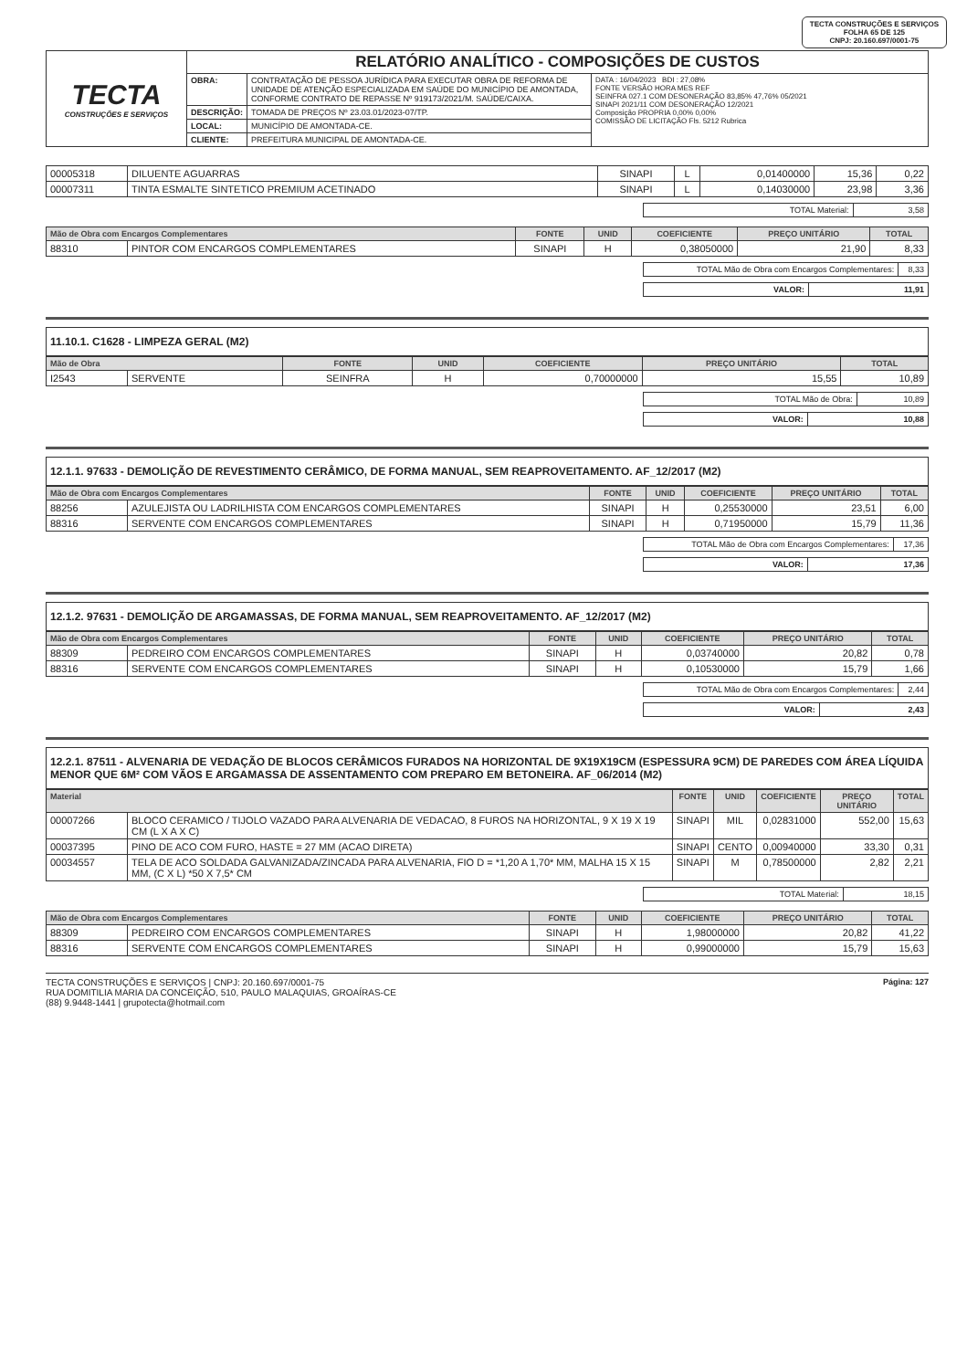TECTA CONSTRUÇÕES E SERVIÇOS
FOLHA 65 DE 125
CNPJ: 20.160.697/0001-75
| TECTA CONSTRUÇÕES E SERVIÇOS | RELATÓRIO ANALÍTICO - COMPOSIÇÕES DE CUSTOS | | |
| | OBRA: | CONTRATAÇÃO DE PESSOA JURÍDICA PARA EXECUTAR OBRA DE REFORMA DE UNIDADE DE ATENÇÃO ESPECIALIZADA EM SAÚDE DO MUNICÍPIO DE AMONTADA, CONFORME CONTRATO DE REPASSE Nº 919173/2021/M. SAÚDE/CAIXA. | DATA : 16/04/2023 BDI : 27,08% FONTE VERSÃO HORA MES REF SEINFRA 027.1 COM DESONERAÇÃO 83,85% 47,76% 05/2021 SINAPI 2021/11 COM DESONERAÇÃO 12/2021 Composição PROPRIA 0,00% 0,00% COMISSÃO DE LICITAÇÃO Fls. 5212 Rubrica |
| | DESCRIÇÃO: | TOMADA DE PREÇOS Nº 23.03.01/2023-07/TP. | |
| | LOCAL: | MUNICÍPIO DE AMONTADA-CE. | |
| | CLIENTE: | PREFEITURA MUNICIPAL DE AMONTADA-CE. | |
| 00005318 | DILUENTE AGUARRAS | SINAPI | L | 0,01400000 | 15,36 | 0,22 |
| 00007311 | TINTA ESMALTE SINTETICO PREMIUM ACETINADO | SINAPI | L | 0,14030000 | 23,98 | 3,36 |
| TOTAL Material: | 3,58 |
| Mão de Obra com Encargos Complementares | | FONTE | UNID | COEFICIENTE | PREÇO UNITÁRIO | TOTAL |
| --- | --- | --- | --- | --- | --- | --- |
| 88310 | PINTOR COM ENCARGOS COMPLEMENTARES | SINAPI | H | 0,38050000 | 21,90 | 8,33 |
| TOTAL Mão de Obra com Encargos Complementares: | 8,33 |
| VALOR: | 11,91 |
11.10.1. C1628 - LIMPEZA GERAL (M2)
| Mão de Obra | | FONTE | UNID | COEFICIENTE | PREÇO UNITÁRIO | TOTAL |
| --- | --- | --- | --- | --- | --- | --- |
| I2543 | SERVENTE | SEINFRA | H | 0,70000000 | 15,55 | 10,89 |
| TOTAL Mão de Obra: | 10,89 |
| VALOR: | 10,88 |
12.1.1. 97633 - DEMOLIÇÃO DE REVESTIMENTO CERÂMICO, DE FORMA MANUAL, SEM REAPROVEITAMENTO. AF_12/2017 (M2)
| Mão de Obra com Encargos Complementares | | FONTE | UNID | COEFICIENTE | PREÇO UNITÁRIO | TOTAL |
| --- | --- | --- | --- | --- | --- | --- |
| 88256 | AZULEJISTA OU LADRILHISTA COM ENCARGOS COMPLEMENTARES | SINAPI | H | 0,25530000 | 23,51 | 6,00 |
| 88316 | SERVENTE COM ENCARGOS COMPLEMENTARES | SINAPI | H | 0,71950000 | 15,79 | 11,36 |
| TOTAL Mão de Obra com Encargos Complementares: | 17,36 |
| VALOR: | 17,36 |
12.1.2. 97631 - DEMOLIÇÃO DE ARGAMASSAS, DE FORMA MANUAL, SEM REAPROVEITAMENTO. AF_12/2017 (M2)
| Mão de Obra com Encargos Complementares | | FONTE | UNID | COEFICIENTE | PREÇO UNITÁRIO | TOTAL |
| --- | --- | --- | --- | --- | --- | --- |
| 88309 | PEDREIRO COM ENCARGOS COMPLEMENTARES | SINAPI | H | 0,03740000 | 20,82 | 0,78 |
| 88316 | SERVENTE COM ENCARGOS COMPLEMENTARES | SINAPI | H | 0,10530000 | 15,79 | 1,66 |
| TOTAL Mão de Obra com Encargos Complementares: | 2,44 |
| VALOR: | 2,43 |
12.2.1. 87511 - ALVENARIA DE VEDAÇÃO DE BLOCOS CERÂMICOS FURADOS NA HORIZONTAL DE 9X19X19CM (ESPESSURA 9CM) DE PAREDES COM ÁREA LÍQUIDA MENOR QUE 6M² COM VÃOS E ARGAMASSA DE ASSENTAMENTO COM PREPARO EM BETONEIRA. AF_06/2014 (M2)
| Material | | FONTE | UNID | COEFICIENTE | PREÇO UNITÁRIO | TOTAL |
| --- | --- | --- | --- | --- | --- | --- |
| 00007266 | BLOCO CERAMICO / TIJOLO VAZADO PARA ALVENARIA DE VEDACAO, 8 FUROS NA HORIZONTAL, 9 X 19 X 19 CM (L X A X C) | SINAPI | MIL | 0,02831000 | 552,00 | 15,63 |
| 00037395 | PINO DE ACO COM FURO, HASTE = 27 MM (ACAO DIRETA) | SINAPI | CENTO | 0,00940000 | 33,30 | 0,31 |
| 00034557 | TELA DE ACO SOLDADA GALVANIZADA/ZINCADA PARA ALVENARIA, FIO D = *1,20 A 1,70* MM, MALHA 15 X 15 MM, (C X L) *50 X 7,5* CM | SINAPI | M | 0,78500000 | 2,82 | 2,21 |
| TOTAL Material: | 18,15 |
| Mão de Obra com Encargos Complementares | | FONTE | UNID | COEFICIENTE | PREÇO UNITÁRIO | TOTAL |
| --- | --- | --- | --- | --- | --- | --- |
| 88309 | PEDREIRO COM ENCARGOS COMPLEMENTARES | SINAPI | H | 1,98000000 | 20,82 | 41,22 |
| 88316 | SERVENTE COM ENCARGOS COMPLEMENTARES | SINAPI | H | 0,99000000 | 15,79 | 15,63 |
TECTA CONSTRUÇÕES E SERVIÇOS | CNPJ: 20.160.697/0001-75
RUA DOMITILIA MARIA DA CONCEIÇÃO, 510, PAULO MALAQUIAS, GROAÍRAS-CE
(88) 9.9448-1441 | grupotecta@hotmail.com
Página: 127